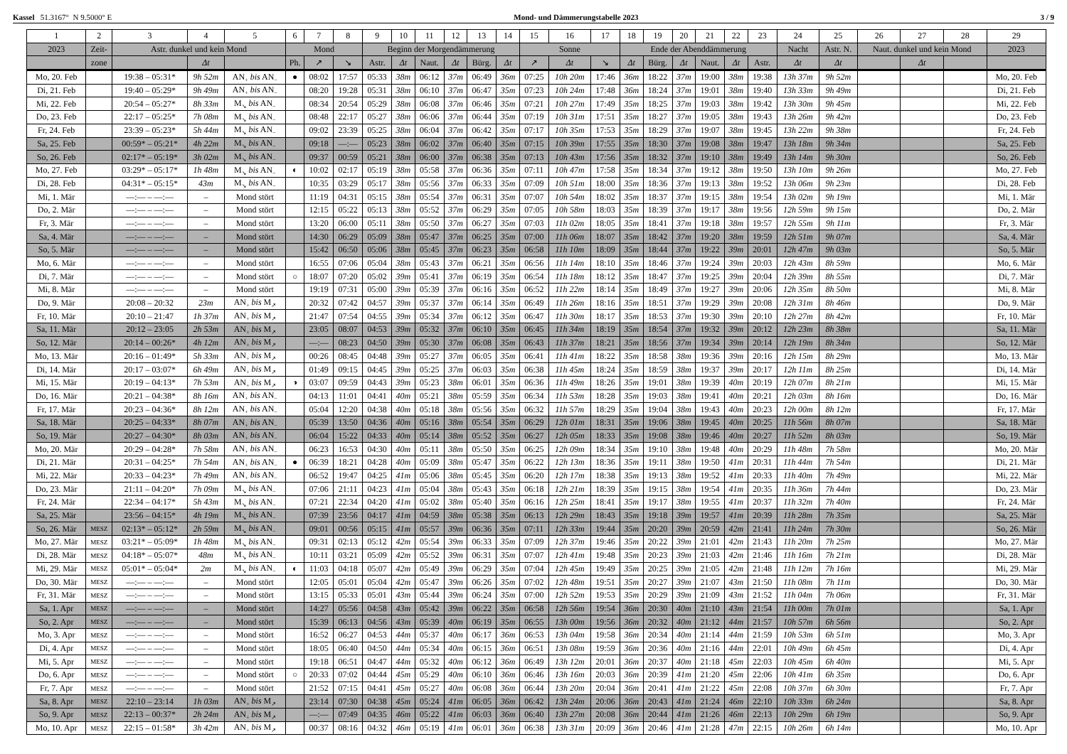Kassel 51.3167° N 9.5000° E Mond- und Dämmerungstabelle 2023 3 / 9
| 1 | 2 | 3 | 4 | 5 | 6 | 7 | 8 | 9 | 10 | 11 | 12 | 13 | 14 | 15 | 16 | 17 | 18 | 19 | 20 | 21 | 22 | 23 | 24 | 25 | 26 | 27 | 28 | 29 |
| --- | --- | --- | --- | --- | --- | --- | --- | --- | --- | --- | --- | --- | --- | --- | --- | --- | --- | --- | --- | --- | --- | --- | --- | --- | --- | --- | --- | --- |
| 2023 | Zeit- | Astr. dunkel und kein Mond | | | Mond | | | Beginn der Morgendämmerung | | | | | | Sonne | | | Ende der Abenddämmerung | | | | | | Nacht | Astr. N. | Naut. dunkel und kein Mond | | | 2023 |
| | zone | | Δt | | Ph. | ↗ | ↘ | Astr. | Δt | Naut. | Δt | Bürg. | Δt | ↗ | Δt | ↘ | Δt | Bürg. | Δt | Naut. | Δt | Astr. | Δt | Δt | | Δt | | |
| Mo, 20. Feb | | 19:38 – 05:31* | 9h 52m | AN<sub>+</sub> bis AN<sub>−</sub> | ● | 08:02 | 17:57 | 05:33 | 38m | 06:12 | 37m | 06:49 | 36m | 07:25 | 10h 20m | 17:46 | 36m | 18:22 | 37m | 19:00 | 38m | 19:38 | 13h 37m | 9h 52m | | | | Mo, 20. Feb |
| Di, 21. Feb | | 19:40 – 05:29* | 9h 49m | AN<sub>+</sub> bis AN<sub>−</sub> | | 08:20 | 19:28 | 05:31 | 38m | 06:10 | 37m | 06:47 | 35m | 07:23 | 10h 24m | 17:48 | 36m | 18:24 | 37m | 19:01 | 38m | 19:40 | 13h 33m | 9h 49m | | | | Di, 21. Feb |
| Mi, 22. Feb | | 20:54 – 05:27* | 8h 33m | M<sub>↘</sub> bis AN<sub>−</sub> | | 08:34 | 20:54 | 05:29 | 38m | 06:08 | 37m | 06:46 | 35m | 07:21 | 10h 27m | 17:49 | 35m | 18:25 | 37m | 19:03 | 38m | 19:42 | 13h 30m | 9h 45m | | | | Mi, 22. Feb |
| Do, 23. Feb | | 22:17 – 05:25* | 7h 08m | M<sub>↘</sub> bis AN<sub>−</sub> | | 08:48 | 22:17 | 05:27 | 38m | 06:06 | 37m | 06:44 | 35m | 07:19 | 10h 31m | 17:51 | 35m | 18:27 | 37m | 19:05 | 38m | 19:43 | 13h 26m | 9h 42m | | | | Do, 23. Feb |
| Fr, 24. Feb | | 23:39 – 05:23* | 5h 44m | M<sub>↘</sub> bis AN<sub>−</sub> | | 09:02 | 23:39 | 05:25 | 38m | 06:04 | 37m | 06:42 | 35m | 07:17 | 10h 35m | 17:53 | 35m | 18:29 | 37m | 19:07 | 38m | 19:45 | 13h 22m | 9h 38m | | | | Fr, 24. Feb |
| Sa, 25. Feb | | 00:59* – 05:21* | 4h 22m | M<sub>↘</sub> bis AN<sub>−</sub> | | 09:18 | —:— | 05:23 | 38m | 06:02 | 37m | 06:40 | 35m | 07:15 | 10h 39m | 17:55 | 35m | 18:30 | 37m | 19:08 | 38m | 19:47 | 13h 18m | 9h 34m | | | | Sa, 25. Feb |
| So, 26. Feb | | 02:17* – 05:19* | 3h 02m | M<sub>↘</sub> bis AN<sub>−</sub> | | 09:37 | 00:59 | 05:21 | 38m | 06:00 | 37m | 06:38 | 35m | 07:13 | 10h 43m | 17:56 | 35m | 18:32 | 37m | 19:10 | 38m | 19:49 | 13h 14m | 9h 30m | | | | So, 26. Feb |
| Mo, 27. Feb | | 03:29* – 05:17* | 1h 48m | M<sub>↘</sub> bis AN<sub>−</sub> | ◐ | 10:02 | 02:17 | 05:19 | 38m | 05:58 | 37m | 06:36 | 35m | 07:11 | 10h 47m | 17:58 | 35m | 18:34 | 37m | 19:12 | 38m | 19:50 | 13h 10m | 9h 26m | | | | Mo, 27. Feb |
| Di, 28. Feb | | 04:31* – 05:15* | 43m | M<sub>↘</sub> bis AN<sub>−</sub> | | 10:35 | 03:29 | 05:17 | 38m | 05:56 | 37m | 06:33 | 35m | 07:09 | 10h 51m | 18:00 | 35m | 18:36 | 37m | 19:13 | 38m | 19:52 | 13h 06m | 9h 23m | | | | Di, 28. Feb |
| Mi, 1. Mär | | —:— – —:— | – | Mond stört | | 11:19 | 04:31 | 05:15 | 38m | 05:54 | 37m | 06:31 | 35m | 07:07 | 10h 54m | 18:02 | 35m | 18:37 | 37m | 19:15 | 38m | 19:54 | 13h 02m | 9h 19m | | | | Mi, 1. Mär |
| Do, 2. Mär | | —:— – —:— | – | Mond stört | | 12:15 | 05:22 | 05:13 | 38m | 05:52 | 37m | 06:29 | 35m | 07:05 | 10h 58m | 18:03 | 35m | 18:39 | 37m | 19:17 | 38m | 19:56 | 12h 59m | 9h 15m | | | | Do, 2. Mär |
| Fr, 3. Mär | | —:— – —:— | – | Mond stört | | 13:20 | 06:00 | 05:11 | 38m | 05:50 | 37m | 06:27 | 35m | 07:03 | 11h 02m | 18:05 | 35m | 18:41 | 37m | 19:18 | 38m | 19:57 | 12h 55m | 9h 11m | | | | Fr, 3. Mär |
| Sa, 4. Mär | | —:— – —:— | – | Mond stört | | 14:30 | 06:29 | 05:09 | 38m | 05:47 | 37m | 06:25 | 35m | 07:00 | 11h 06m | 18:07 | 35m | 18:42 | 37m | 19:20 | 38m | 19:59 | 12h 51m | 9h 07m | | | | Sa, 4. Mär |
| So, 5. Mär | | —:— – —:— | – | Mond stört | | 15:42 | 06:50 | 05:06 | 38m | 05:45 | 37m | 06:23 | 35m | 06:58 | 11h 10m | 18:09 | 35m | 18:44 | 37m | 19:22 | 39m | 20:01 | 12h 47m | 9h 03m | | | | So, 5. Mär |
| Mo, 6. Mär | | —:— – —:— | – | Mond stört | | 16:55 | 07:06 | 05:04 | 38m | 05:43 | 37m | 06:21 | 35m | 06:56 | 11h 14m | 18:10 | 35m | 18:46 | 37m | 19:24 | 39m | 20:03 | 12h 43m | 8h 59m | | | | Mo, 6. Mär |
| Di, 7. Mär | | —:— – —:— | – | Mond stört | ○ | 18:07 | 07:20 | 05:02 | 39m | 05:41 | 37m | 06:19 | 35m | 06:54 | 11h 18m | 18:12 | 35m | 18:47 | 37m | 19:25 | 39m | 20:04 | 12h 39m | 8h 55m | | | | Di, 7. Mär |
| Mi, 8. Mär | | —:— – —:— | – | Mond stört | | 19:19 | 07:31 | 05:00 | 39m | 05:39 | 37m | 06:16 | 35m | 06:52 | 11h 22m | 18:14 | 35m | 18:49 | 37m | 19:27 | 39m | 20:06 | 12h 35m | 8h 50m | | | | Mi, 8. Mär |
| Do, 9. Mär | | 20:08 – 20:32 | 23m | AN<sub>+</sub> bis M<sub>↗</sub> | | 20:32 | 07:42 | 04:57 | 39m | 05:37 | 37m | 06:14 | 35m | 06:49 | 11h 26m | 18:16 | 35m | 18:51 | 37m | 19:29 | 39m | 20:08 | 12h 31m | 8h 46m | | | | Do, 9. Mär |
| Fr, 10. Mär | | 20:10 – 21:47 | 1h 37m | AN<sub>+</sub> bis M<sub>↗</sub> | | 21:47 | 07:54 | 04:55 | 39m | 05:34 | 37m | 06:12 | 35m | 06:47 | 11h 30m | 18:17 | 35m | 18:53 | 37m | 19:30 | 39m | 20:10 | 12h 27m | 8h 42m | | | | Fr, 10. Mär |
| Sa, 11. Mär | | 20:12 – 23:05 | 2h 53m | AN<sub>+</sub> bis M<sub>↗</sub> | | 23:05 | 08:07 | 04:53 | 39m | 05:32 | 37m | 06:10 | 35m | 06:45 | 11h 34m | 18:19 | 35m | 18:54 | 37m | 19:32 | 39m | 20:12 | 12h 23m | 8h 38m | | | | Sa, 11. Mär |
| So, 12. Mär | | 20:14 – 00:26* | 4h 12m | AN<sub>+</sub> bis M<sub>↗</sub> | | —:— | 08:23 | 04:50 | 39m | 05:30 | 37m | 06:08 | 35m | 06:43 | 11h 37m | 18:21 | 35m | 18:56 | 37m | 19:34 | 39m | 20:14 | 12h 19m | 8h 34m | | | | So, 12. Mär |
| Mo, 13. Mär | | 20:16 – 01:49* | 5h 33m | AN<sub>+</sub> bis M<sub>↗</sub> | | 00:26 | 08:45 | 04:48 | 39m | 05:27 | 37m | 06:05 | 35m | 06:41 | 11h 41m | 18:22 | 35m | 18:58 | 38m | 19:36 | 39m | 20:16 | 12h 15m | 8h 29m | | | | Mo, 13. Mär |
| Di, 14. Mär | | 20:17 – 03:07* | 6h 49m | AN<sub>+</sub> bis M<sub>↗</sub> | | 01:49 | 09:15 | 04:45 | 39m | 05:25 | 37m | 06:03 | 35m | 06:38 | 11h 45m | 18:24 | 35m | 18:59 | 38m | 19:37 | 39m | 20:17 | 12h 11m | 8h 25m | | | | Di, 14. Mär |
| Mi, 15. Mär | | 20:19 – 04:13* | 7h 53m | AN<sub>+</sub> bis M<sub>↗</sub> | ◑ | 03:07 | 09:59 | 04:43 | 39m | 05:23 | 38m | 06:01 | 35m | 06:36 | 11h 49m | 18:26 | 35m | 19:01 | 38m | 19:39 | 40m | 20:19 | 12h 07m | 8h 21m | | | | Mi, 15. Mär |
| Do, 16. Mär | | 20:21 – 04:38* | 8h 16m | AN<sub>+</sub> bis AN<sub>−</sub> | | 04:13 | 11:01 | 04:41 | 40m | 05:21 | 38m | 05:59 | 35m | 06:34 | 11h 53m | 18:28 | 35m | 19:03 | 38m | 19:41 | 40m | 20:21 | 12h 03m | 8h 16m | | | | Do, 16. Mär |
| Fr, 17. Mär | | 20:23 – 04:36* | 8h 12m | AN<sub>+</sub> bis AN<sub>−</sub> | | 05:04 | 12:20 | 04:38 | 40m | 05:18 | 38m | 05:56 | 35m | 06:32 | 11h 57m | 18:29 | 35m | 19:04 | 38m | 19:43 | 40m | 20:23 | 12h 00m | 8h 12m | | | | Fr, 17. Mär |
| Sa, 18. Mär | | 20:25 – 04:33* | 8h 07m | AN<sub>+</sub> bis AN<sub>−</sub> | | 05:39 | 13:50 | 04:36 | 40m | 05:16 | 38m | 05:54 | 35m | 06:29 | 12h 01m | 18:31 | 35m | 19:06 | 38m | 19:45 | 40m | 20:25 | 11h 56m | 8h 07m | | | | Sa, 18. Mär |
| So, 19. Mär | | 20:27 – 04:30* | 8h 03m | AN<sub>+</sub> bis AN<sub>−</sub> | | 06:04 | 15:22 | 04:33 | 40m | 05:14 | 38m | 05:52 | 35m | 06:27 | 12h 05m | 18:33 | 35m | 19:08 | 38m | 19:46 | 40m | 20:27 | 11h 52m | 8h 03m | | | | So, 19. Mär |
| Mo, 20. Mär | | 20:29 – 04:28* | 7h 58m | AN<sub>+</sub> bis AN<sub>−</sub> | | 06:23 | 16:53 | 04:30 | 40m | 05:11 | 38m | 05:50 | 35m | 06:25 | 12h 09m | 18:34 | 35m | 19:10 | 38m | 19:48 | 40m | 20:29 | 11h 48m | 7h 58m | | | | Mo, 20. Mär |
| Di, 21. Mär | | 20:31 – 04:25* | 7h 54m | AN<sub>+</sub> bis AN<sub>−</sub> | ● | 06:39 | 18:21 | 04:28 | 40m | 05:09 | 38m | 05:47 | 35m | 06:22 | 12h 13m | 18:36 | 35m | 19:11 | 38m | 19:50 | 41m | 20:31 | 11h 44m | 7h 54m | | | | Di, 21. Mär |
| Mi, 22. Mär | | 20:33 – 04:23* | 7h 49m | AN<sub>+</sub> bis AN<sub>−</sub> | | 06:52 | 19:47 | 04:25 | 41m | 05:06 | 38m | 05:45 | 35m | 06:20 | 12h 17m | 18:38 | 35m | 19:13 | 38m | 19:52 | 41m | 20:33 | 11h 40m | 7h 49m | | | | Mi, 22. Mär |
| Do, 23. Mär | | 21:11 – 04:20* | 7h 09m | M<sub>↘</sub> bis AN<sub>−</sub> | | 07:06 | 21:11 | 04:23 | 41m | 05:04 | 38m | 05:43 | 35m | 06:18 | 12h 21m | 18:39 | 35m | 19:15 | 38m | 19:54 | 41m | 20:35 | 11h 36m | 7h 44m | | | | Do, 23. Mär |
| Fr, 24. Mär | | 22:34 – 04:17* | 5h 43m | M<sub>↘</sub> bis AN<sub>−</sub> | | 07:21 | 22:34 | 04:20 | 41m | 05:02 | 38m | 05:40 | 35m | 06:16 | 12h 25m | 18:41 | 35m | 19:17 | 38m | 19:55 | 41m | 20:37 | 11h 32m | 7h 40m | | | | Fr, 24. Mär |
| Sa, 25. Mär | | 23:56 – 04:15* | 4h 19m | M<sub>↘</sub> bis AN<sub>−</sub> | | 07:39 | 23:56 | 04:17 | 41m | 04:59 | 38m | 05:38 | 35m | 06:13 | 12h 29m | 18:43 | 35m | 19:18 | 39m | 19:57 | 41m | 20:39 | 11h 28m | 7h 35m | | | | Sa, 25. Mär |
| So, 26. Mär | MESZ | 02:13* – 05:12* | 2h 59m | M<sub>↘</sub> bis AN<sub>−</sub> | | 09:01 | 00:56 | 05:15 | 41m | 05:57 | 39m | 06:36 | 35m | 07:11 | 12h 33m | 19:44 | 35m | 20:20 | 39m | 20:59 | 42m | 21:41 | 11h 24m | 7h 30m | | | | So, 26. Mär |
| Mo, 27. Mär | MESZ | 03:21* – 05:09* | 1h 48m | M<sub>↘</sub> bis AN<sub>−</sub> | | 09:31 | 02:13 | 05:12 | 42m | 05:54 | 39m | 06:33 | 35m | 07:09 | 12h 37m | 19:46 | 35m | 20:22 | 39m | 21:01 | 42m | 21:43 | 11h 20m | 7h 25m | | | | Mo, 27. Mär |
| Di, 28. Mär | MESZ | 04:18* – 05:07* | 48m | M<sub>↘</sub> bis AN<sub>−</sub> | | 10:11 | 03:21 | 05:09 | 42m | 05:52 | 39m | 06:31 | 35m | 07:07 | 12h 41m | 19:48 | 35m | 20:23 | 39m | 21:03 | 42m | 21:46 | 11h 16m | 7h 21m | | | | Di, 28. Mär |
| Mi, 29. Mär | MESZ | 05:01* – 05:04* | 2m | M<sub>↘</sub> bis AN<sub>−</sub> | ◐ | 11:03 | 04:18 | 05:07 | 42m | 05:49 | 39m | 06:29 | 35m | 07:04 | 12h 45m | 19:49 | 35m | 20:25 | 39m | 21:05 | 42m | 21:48 | 11h 12m | 7h 16m | | | | Mi, 29. Mär |
| Do, 30. Mär | MESZ | —:— – —:— | – | Mond stört | | 12:05 | 05:01 | 05:04 | 42m | 05:47 | 39m | 06:26 | 35m | 07:02 | 12h 48m | 19:51 | 35m | 20:27 | 39m | 21:07 | 43m | 21:50 | 11h 08m | 7h 11m | | | | Do, 30. Mär |
| Fr, 31. Mär | MESZ | —:— – —:— | – | Mond stört | | 13:15 | 05:33 | 05:01 | 43m | 05:44 | 39m | 06:24 | 35m | 07:00 | 12h 52m | 19:53 | 35m | 20:29 | 39m | 21:09 | 43m | 21:52 | 11h 04m | 7h 06m | | | | Fr, 31. Mär |
| Sa, 1. Apr | MESZ | —:— – —:— | – | Mond stört | | 14:27 | 05:56 | 04:58 | 43m | 05:42 | 39m | 06:22 | 35m | 06:58 | 12h 56m | 19:54 | 36m | 20:30 | 40m | 21:10 | 43m | 21:54 | 11h 00m | 7h 01m | | | | Sa, 1. Apr |
| So, 2. Apr | MESZ | —:— – —:— | – | Mond stört | | 15:39 | 06:13 | 04:56 | 43m | 05:39 | 40m | 06:19 | 35m | 06:55 | 13h 00m | 19:56 | 36m | 20:32 | 40m | 21:12 | 44m | 21:57 | 10h 57m | 6h 56m | | | | So, 2. Apr |
| Mo, 3. Apr | MESZ | —:— – —:— | – | Mond stört | | 16:52 | 06:27 | 04:53 | 44m | 05:37 | 40m | 06:17 | 36m | 06:53 | 13h 04m | 19:58 | 36m | 20:34 | 40m | 21:14 | 44m | 21:59 | 10h 53m | 6h 51m | | | | Mo, 3. Apr |
| Di, 4. Apr | MESZ | —:— – —:— | – | Mond stört | | 18:05 | 06:40 | 04:50 | 44m | 05:34 | 40m | 06:15 | 36m | 06:51 | 13h 08m | 19:59 | 36m | 20:36 | 40m | 21:16 | 44m | 22:01 | 10h 49m | 6h 45m | | | | Di, 4. Apr |
| Mi, 5. Apr | MESZ | —:— – —:— | – | Mond stört | | 19:18 | 06:51 | 04:47 | 44m | 05:32 | 40m | 06:12 | 36m | 06:49 | 13h 12m | 20:01 | 36m | 20:37 | 40m | 21:18 | 45m | 22:03 | 10h 45m | 6h 40m | | | | Mi, 5. Apr |
| Do, 6. Apr | MESZ | —:— – —:— | – | Mond stört | ○ | 20:33 | 07:02 | 04:44 | 45m | 05:29 | 40m | 06:10 | 36m | 06:46 | 13h 16m | 20:03 | 36m | 20:39 | 41m | 21:20 | 45m | 22:06 | 10h 41m | 6h 35m | | | | Do, 6. Apr |
| Fr, 7. Apr | MESZ | —:— – —:— | – | Mond stört | | 21:52 | 07:15 | 04:41 | 45m | 05:27 | 40m | 06:08 | 36m | 06:44 | 13h 20m | 20:04 | 36m | 20:41 | 41m | 21:22 | 45m | 22:08 | 10h 37m | 6h 30m | | | | Fr, 7. Apr |
| Sa, 8. Apr | MESZ | 22:10 – 23:14 | 1h 03m | AN<sub>+</sub> bis M<sub>↗</sub> | | 23:14 | 07:30 | 04:38 | 45m | 05:24 | 41m | 06:05 | 36m | 06:42 | 13h 24m | 20:06 | 36m | 20:43 | 41m | 21:24 | 46m | 22:10 | 10h 33m | 6h 24m | | | | Sa, 8. Apr |
| So, 9. Apr | MESZ | 22:13 – 00:37* | 2h 24m | AN<sub>+</sub> bis M<sub>↗</sub> | | —:— | 07:49 | 04:35 | 46m | 05:22 | 41m | 06:03 | 36m | 06:40 | 13h 27m | 20:08 | 36m | 20:44 | 41m | 21:26 | 46m | 22:13 | 10h 29m | 6h 19m | | | | So, 9. Apr |
| Mo, 10. Apr | MESZ | 22:15 – 01:58* | 3h 42m | AN<sub>+</sub> bis M<sub>↗</sub> | | 00:37 | 08:16 | 04:32 | 46m | 05:19 | 41m | 06:01 | 36m | 06:38 | 13h 31m | 20:09 | 36m | 20:46 | 41m | 21:28 | 47m | 22:15 | 10h 26m | 6h 14m | | | | Mo, 10. Apr |